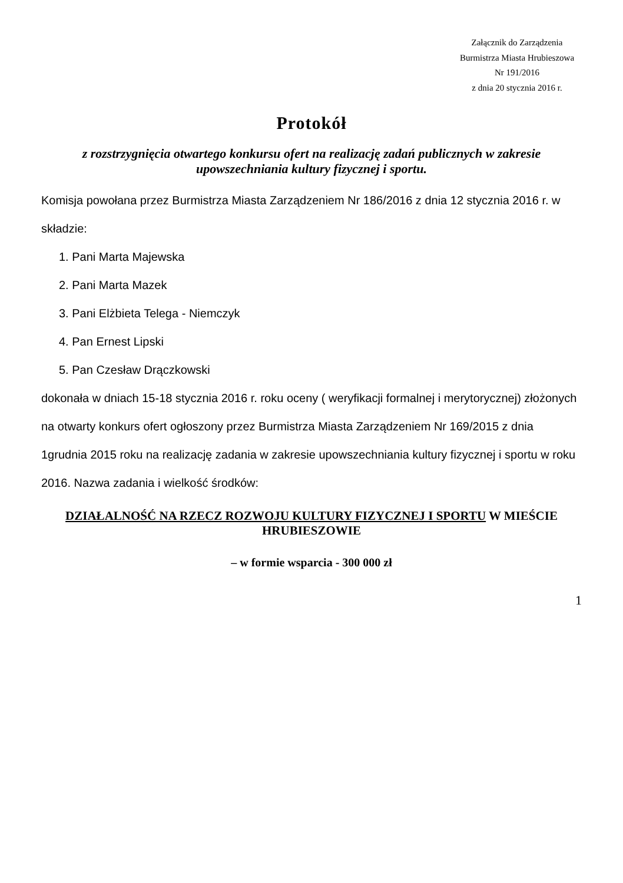Załącznik do Zarządzenia
Burmistrza Miasta Hrubieszowa
Nr 191/2016
z dnia 20 stycznia 2016 r.
Protokół
z rozstrzygnięcia otwartego konkursu ofert na realizację zadań publicznych w zakresie upowszechniania kultury fizycznej i sportu.
Komisja powołana przez Burmistrza Miasta Zarządzeniem Nr 186/2016 z dnia 12 stycznia 2016 r. w składzie:
1. Pani Marta Majewska
2. Pani Marta Mazek
3. Pani Elżbieta Telega - Niemczyk
4. Pan Ernest Lipski
5. Pan Czesław Drączkowski
dokonała w dniach 15-18 stycznia 2016 r. roku oceny ( weryfikacji formalnej i merytorycznej) złożonych na otwarty konkurs ofert ogłoszony przez Burmistrza Miasta Zarządzeniem Nr 169/2015 z dnia 1grudnia 2015 roku na realizację zadania w zakresie upowszechniania kultury fizycznej i sportu w roku 2016. Nazwa zadania i wielkość środków:
DZIAŁALNOŚĆ NA RZECZ ROZWOJU KULTURY FIZYCZNEJ I SPORTU W MIEŚCIE HRUBIESZOWIE
– w formie wsparcia - 300 000 zł
1